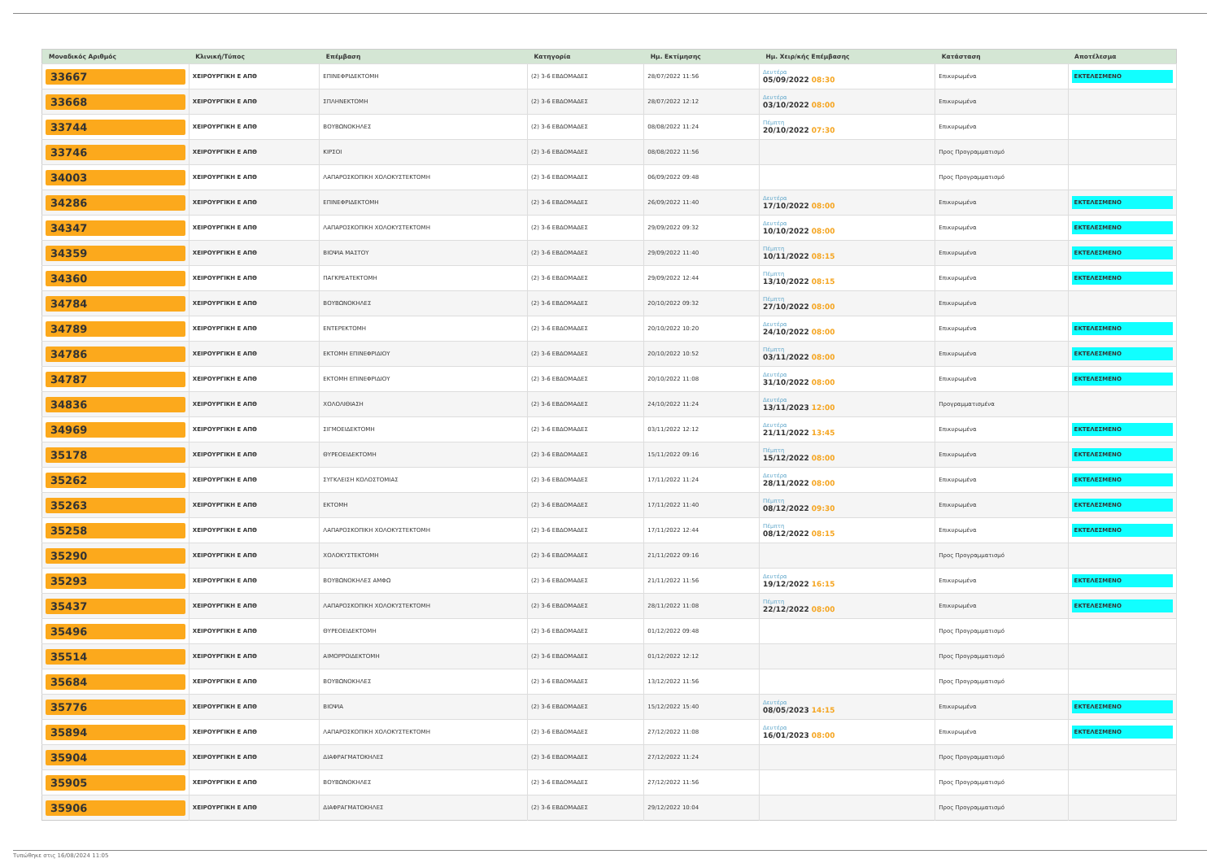| Μοναδικός Αριθμός | Κλινική/Τύπος | Επέμβαση | Κατηγορία | Ημ. Εκτίμησης | Ημ. Χειρ/κής Επέμβασης | Κατάσταση | Αποτέλεσμα |
| --- | --- | --- | --- | --- | --- | --- | --- |
| 33667 | ΧΕΙΡΟΥΡΓΙΚΗ Ε ΑΠΘ | ΕΠΙΝΕΦΡΙΔΕΚΤΟΜΗ | (2) 3-6 ΕΒΔΟΜΑΔΕΣ | 28/07/2022 11:56 | Δευτέρα 05/09/2022 08:30 | Επικυρωμένα | ΕΚΤΕΛΕΣΜΕΝΟ |
| 33668 | ΧΕΙΡΟΥΡΓΙΚΗ Ε ΑΠΘ | ΣΠΛΗΝΕΚΤΟΜΗ | (2) 3-6 ΕΒΔΟΜΑΔΕΣ | 28/07/2022 12:12 | Δευτέρα 03/10/2022 08:00 | Επικυρωμένα | |
| 33744 | ΧΕΙΡΟΥΡΓΙΚΗ Ε ΑΠΘ | ΒΟΥΒΩΝΟΚΗΛΕΣ | (2) 3-6 ΕΒΔΟΜΑΔΕΣ | 08/08/2022 11:24 | Πέμπτη 20/10/2022 07:30 | Επικυρωμένα | |
| 33746 | ΧΕΙΡΟΥΡΓΙΚΗ Ε ΑΠΘ | ΚΙΡΣΟΙ | (2) 3-6 ΕΒΔΟΜΑΔΕΣ | 08/08/2022 11:56 | | Προς Προγραμματισμό | |
| 34003 | ΧΕΙΡΟΥΡΓΙΚΗ Ε ΑΠΘ | ΛΑΠΑΡΟΣΚΟΠΙΚΗ ΧΟΛΟΚΥΣΤΕΚΤΟΜΗ | (2) 3-6 ΕΒΔΟΜΑΔΕΣ | 06/09/2022 09:48 | | Προς Προγραμματισμό | |
| 34286 | ΧΕΙΡΟΥΡΓΙΚΗ Ε ΑΠΘ | ΕΠΙΝΕΦΡΙΔΕΚΤΟΜΗ | (2) 3-6 ΕΒΔΟΜΑΔΕΣ | 26/09/2022 11:40 | Δευτέρα 17/10/2022 08:00 | Επικυρωμένα | ΕΚΤΕΛΕΣΜΕΝΟ |
| 34347 | ΧΕΙΡΟΥΡΓΙΚΗ Ε ΑΠΘ | ΛΑΠΑΡΟΣΚΟΠΙΚΗ ΧΟΛΟΚΥΣΤΕΚΤΟΜΗ | (2) 3-6 ΕΒΔΟΜΑΔΕΣ | 29/09/2022 09:32 | Δευτέρα 10/10/2022 08:00 | Επικυρωμένα | ΕΚΤΕΛΕΣΜΕΝΟ |
| 34359 | ΧΕΙΡΟΥΡΓΙΚΗ Ε ΑΠΘ | ΒΙΟΨΙΑ ΜΑΣΤΟΥ | (2) 3-6 ΕΒΔΟΜΑΔΕΣ | 29/09/2022 11:40 | Πέμπτη 10/11/2022 08:15 | Επικυρωμένα | ΕΚΤΕΛΕΣΜΕΝΟ |
| 34360 | ΧΕΙΡΟΥΡΓΙΚΗ Ε ΑΠΘ | ΠΑΓΚΡΕΑΤΕΚΤΟΜΗ | (2) 3-6 ΕΒΔΟΜΑΔΕΣ | 29/09/2022 12:44 | Πέμπτη 13/10/2022 08:15 | Επικυρωμένα | ΕΚΤΕΛΕΣΜΕΝΟ |
| 34784 | ΧΕΙΡΟΥΡΓΙΚΗ Ε ΑΠΘ | ΒΟΥΒΩΝΟΚΗΛΕΣ | (2) 3-6 ΕΒΔΟΜΑΔΕΣ | 20/10/2022 09:32 | Πέμπτη 27/10/2022 08:00 | Επικυρωμένα | |
| 34789 | ΧΕΙΡΟΥΡΓΙΚΗ Ε ΑΠΘ | ΕΝΤΕΡΕΚΤΟΜΗ | (2) 3-6 ΕΒΔΟΜΑΔΕΣ | 20/10/2022 10:20 | Δευτέρα 24/10/2022 08:00 | Επικυρωμένα | ΕΚΤΕΛΕΣΜΕΝΟ |
| 34786 | ΧΕΙΡΟΥΡΓΙΚΗ Ε ΑΠΘ | ΕΚΤΟΜΗ ΕΠΙΝΕΦΡΙΔΙΟΥ | (2) 3-6 ΕΒΔΟΜΑΔΕΣ | 20/10/2022 10:52 | Πέμπτη 03/11/2022 08:00 | Επικυρωμένα | ΕΚΤΕΛΕΣΜΕΝΟ |
| 34787 | ΧΕΙΡΟΥΡΓΙΚΗ Ε ΑΠΘ | ΕΚΤΟΜΗ ΕΠΙΝΕΦΡΙΔΙΟΥ | (2) 3-6 ΕΒΔΟΜΑΔΕΣ | 20/10/2022 11:08 | Δευτέρα 31/10/2022 08:00 | Επικυρωμένα | ΕΚΤΕΛΕΣΜΕΝΟ |
| 34836 | ΧΕΙΡΟΥΡΓΙΚΗ Ε ΑΠΘ | ΧΟΛΟΛΙΘΙΑΣΗ | (2) 3-6 ΕΒΔΟΜΑΔΕΣ | 24/10/2022 11:24 | Δευτέρα 13/11/2023 12:00 | Προγραμματισμένα | |
| 34969 | ΧΕΙΡΟΥΡΓΙΚΗ Ε ΑΠΘ | ΣΙΓΜΟΕΙΔΕΚΤΟΜΗ | (2) 3-6 ΕΒΔΟΜΑΔΕΣ | 03/11/2022 12:12 | Δευτέρα 21/11/2022 13:45 | Επικυρωμένα | ΕΚΤΕΛΕΣΜΕΝΟ |
| 35178 | ΧΕΙΡΟΥΡΓΙΚΗ Ε ΑΠΘ | ΘΥΡΕΟΕΙΔΕΚΤΟΜΗ | (2) 3-6 ΕΒΔΟΜΑΔΕΣ | 15/11/2022 09:16 | Πέμπτη 15/12/2022 08:00 | Επικυρωμένα | ΕΚΤΕΛΕΣΜΕΝΟ |
| 35262 | ΧΕΙΡΟΥΡΓΙΚΗ Ε ΑΠΘ | ΣΥΓΚΛΕΙΣΗ ΚΟΛΟΣΤΟΜΙΑΣ | (2) 3-6 ΕΒΔΟΜΑΔΕΣ | 17/11/2022 11:24 | Δευτέρα 28/11/2022 08:00 | Επικυρωμένα | ΕΚΤΕΛΕΣΜΕΝΟ |
| 35263 | ΧΕΙΡΟΥΡΓΙΚΗ Ε ΑΠΘ | ΕΚΤΟΜΗ | (2) 3-6 ΕΒΔΟΜΑΔΕΣ | 17/11/2022 11:40 | Πέμπτη 08/12/2022 09:30 | Επικυρωμένα | ΕΚΤΕΛΕΣΜΕΝΟ |
| 35258 | ΧΕΙΡΟΥΡΓΙΚΗ Ε ΑΠΘ | ΛΑΠΑΡΟΣΚΟΠΙΚΗ ΧΟΛΟΚΥΣΤΕΚΤΟΜΗ | (2) 3-6 ΕΒΔΟΜΑΔΕΣ | 17/11/2022 12:44 | Πέμπτη 08/12/2022 08:15 | Επικυρωμένα | ΕΚΤΕΛΕΣΜΕΝΟ |
| 35290 | ΧΕΙΡΟΥΡΓΙΚΗ Ε ΑΠΘ | ΧΟΛΟΚΥΣΤΕΚΤΟΜΗ | (2) 3-6 ΕΒΔΟΜΑΔΕΣ | 21/11/2022 09:16 | | Προς Προγραμματισμό | |
| 35293 | ΧΕΙΡΟΥΡΓΙΚΗ Ε ΑΠΘ | ΒΟΥΒΩΝΟΚΗΛΕΣ ΑΜΦΩ | (2) 3-6 ΕΒΔΟΜΑΔΕΣ | 21/11/2022 11:56 | Δευτέρα 19/12/2022 16:15 | Επικυρωμένα | ΕΚΤΕΛΕΣΜΕΝΟ |
| 35437 | ΧΕΙΡΟΥΡΓΙΚΗ Ε ΑΠΘ | ΛΑΠΑΡΟΣΚΟΠΙΚΗ ΧΟΛΟΚΥΣΤΕΚΤΟΜΗ | (2) 3-6 ΕΒΔΟΜΑΔΕΣ | 28/11/2022 11:08 | Πέμπτη 22/12/2022 08:00 | Επικυρωμένα | ΕΚΤΕΛΕΣΜΕΝΟ |
| 35496 | ΧΕΙΡΟΥΡΓΙΚΗ Ε ΑΠΘ | ΘΥΡΕΟΕΙΔΕΚΤΟΜΗ | (2) 3-6 ΕΒΔΟΜΑΔΕΣ | 01/12/2022 09:48 | | Προς Προγραμματισμό | |
| 35514 | ΧΕΙΡΟΥΡΓΙΚΗ Ε ΑΠΘ | ΑΙΜΟΡΡΟΙΔΕΚΤΟΜΗ | (2) 3-6 ΕΒΔΟΜΑΔΕΣ | 01/12/2022 12:12 | | Προς Προγραμματισμό | |
| 35684 | ΧΕΙΡΟΥΡΓΙΚΗ Ε ΑΠΘ | ΒΟΥΒΩΝΟΚΗΛΕΣ | (2) 3-6 ΕΒΔΟΜΑΔΕΣ | 13/12/2022 11:56 | | Προς Προγραμματισμό | |
| 35776 | ΧΕΙΡΟΥΡΓΙΚΗ Ε ΑΠΘ | ΒΙΟΨΙΑ | (2) 3-6 ΕΒΔΟΜΑΔΕΣ | 15/12/2022 15:40 | Δευτέρα 08/05/2023 14:15 | Επικυρωμένα | ΕΚΤΕΛΕΣΜΕΝΟ |
| 35894 | ΧΕΙΡΟΥΡΓΙΚΗ Ε ΑΠΘ | ΛΑΠΑΡΟΣΚΟΠΙΚΗ ΧΟΛΟΚΥΣΤΕΚΤΟΜΗ | (2) 3-6 ΕΒΔΟΜΑΔΕΣ | 27/12/2022 11:08 | Δευτέρα 16/01/2023 08:00 | Επικυρωμένα | ΕΚΤΕΛΕΣΜΕΝΟ |
| 35904 | ΧΕΙΡΟΥΡΓΙΚΗ Ε ΑΠΘ | ΔΙΑΦΡΑΓΜΑΤΟΚΗΛΕΣ | (2) 3-6 ΕΒΔΟΜΑΔΕΣ | 27/12/2022 11:24 | | Προς Προγραμματισμό | |
| 35905 | ΧΕΙΡΟΥΡΓΙΚΗ Ε ΑΠΘ | ΒΟΥΒΩΝΟΚΗΛΕΣ | (2) 3-6 ΕΒΔΟΜΑΔΕΣ | 27/12/2022 11:56 | | Προς Προγραμματισμό | |
| 35906 | ΧΕΙΡΟΥΡΓΙΚΗ Ε ΑΠΘ | ΔΙΑΦΡΑΓΜΑΤΟΚΗΛΕΣ | (2) 3-6 ΕΒΔΟΜΑΔΕΣ | 29/12/2022 10:04 | | Προς Προγραμματισμό | |
Τυπώθηκε στις 16/08/2024 11:05